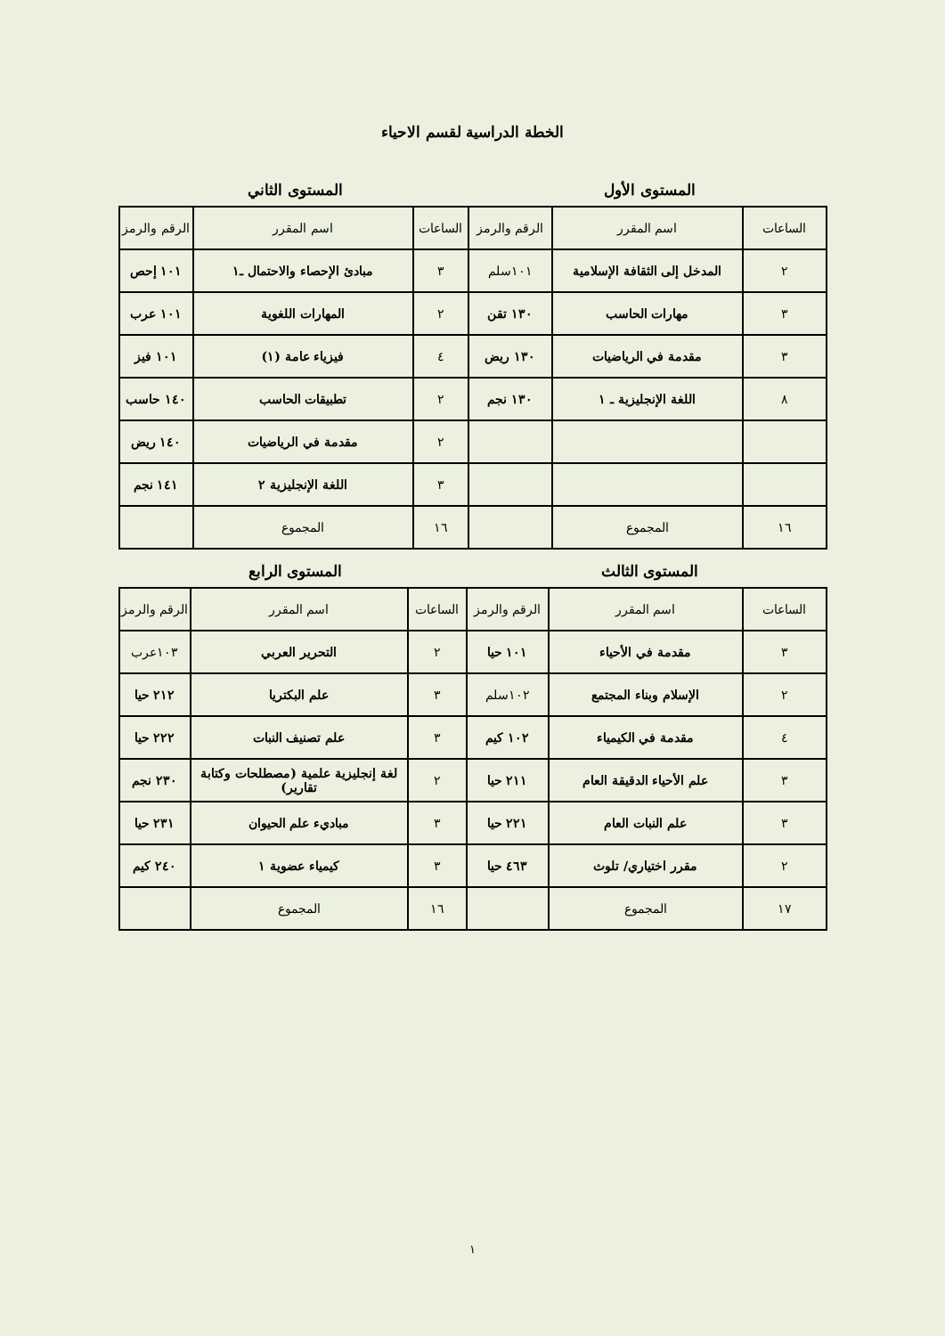الخطة الدراسية لقسم الاحياء
المستوى الأول المستوى الثاني
| الساعات | اسم المقرر | الرقم والرمز | الساعات | اسم المقرر | الرقم والرمز |
| --- | --- | --- | --- | --- | --- |
| ٢ | المدخل إلى الثقافة الإسلامية | ١٠١سلم | ٣ | مبادئ الإحصاء والاحتمال ـ١ | ١٠١ إحص |
| ٣ | مهارات الحاسب | ١٣٠ تقن | ٢ | المهارات اللغوية | ١٠١ عرب |
| ٣ | مقدمة في الرياضيات | ١٣٠ ريض | ٤ | فيزياء عامة (١) | ١٠١ فيز |
| ٨ | اللغة الإنجليزية ـ ١ | ١٣٠ نجم | ٢ | تطبيقات الحاسب | ١٤٠ حاسب |
| | | | ٢ | مقدمة في الرياضيات | ١٤٠ ريض |
| | | | ٣ | اللغة الإنجليزية ٢ | ١٤١ نجم |
| ١٦ | المجموع | | ١٦ | المجموع | |
المستوى الثالث المستوى الرابع
| الساعات | اسم المقرر | الرقم والرمز | الساعات | اسم المقرر | الرقم والرمز |
| --- | --- | --- | --- | --- | --- |
| ٣ | مقدمة في الأحياء | ١٠١ حيا | ٢ | التحرير العربي | ١٠٣عرب |
| ٢ | الإسلام وبناء المجتمع | ١٠٢سلم | ٣ | علم البكتريا | ٢١٢ حيا |
| ٤ | مقدمة في الكيمياء | ١٠٢ كيم | ٣ | علم تصنيف النبات | ٢٢٢ حيا |
| ٣ | علم الأحياء الدقيقة العام | ٢١١ حيا | ٢ | لغة إنجليزية علمية (مصطلحات وكتابة تقارير) | ٢٣٠ نجم |
| ٣ | علم النبات العام | ٢٢١ حيا | ٣ | مباديء علم الحيوان | ٢٣١ حيا |
| ٢ | مقرر اختياري/ تلوث | ٤٦٣ حيا | ٣ | كيمياء عضوية ١ | ٢٤٠ كيم |
| ١٧ | المجموع | | ١٦ | المجموع | |
١